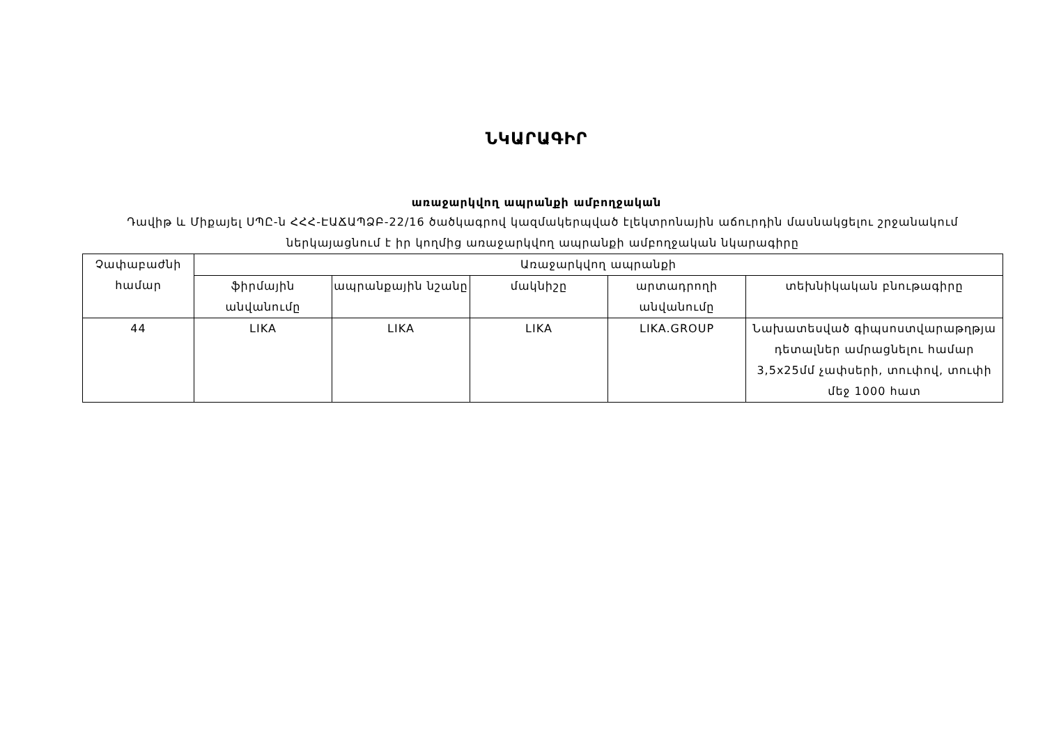ՆԿԱՐԱԳԻՐ
առաջարկվող ապրանքի ամբողջական
Դավիթ և Միքայել ՍՊԸ-ն ՀՀՀ-ԷԱՃԱՊՁԲ-22/16 ծածկագրով կազմակերպված էլեկտրոնային աճուրդին մասնակցելու շրջանակում ներկայացնում է իր կողմից առաջարկվող ապրանքի ամբողջական նկարագիրը
| Չափաբաժնի համար | Առաջարկվող ապրանքի | | | | |
| --- | --- | --- | --- | --- | --- |
| | ֆիրմային անվանումը | ապրանքային նշանը | մակնիշը | արտադրողի անվանումը | տեխնիկական բնութագիրը |
| 44 | LIKA | LIKA | LIKA | LIKA.GROUP | Նախատեսված գիպսոստվարաթղթյա դետալներ ամրացնելու համար 3,5x25մմ չափսերի, տուփով, տուփի մեջ 1000 հատ |